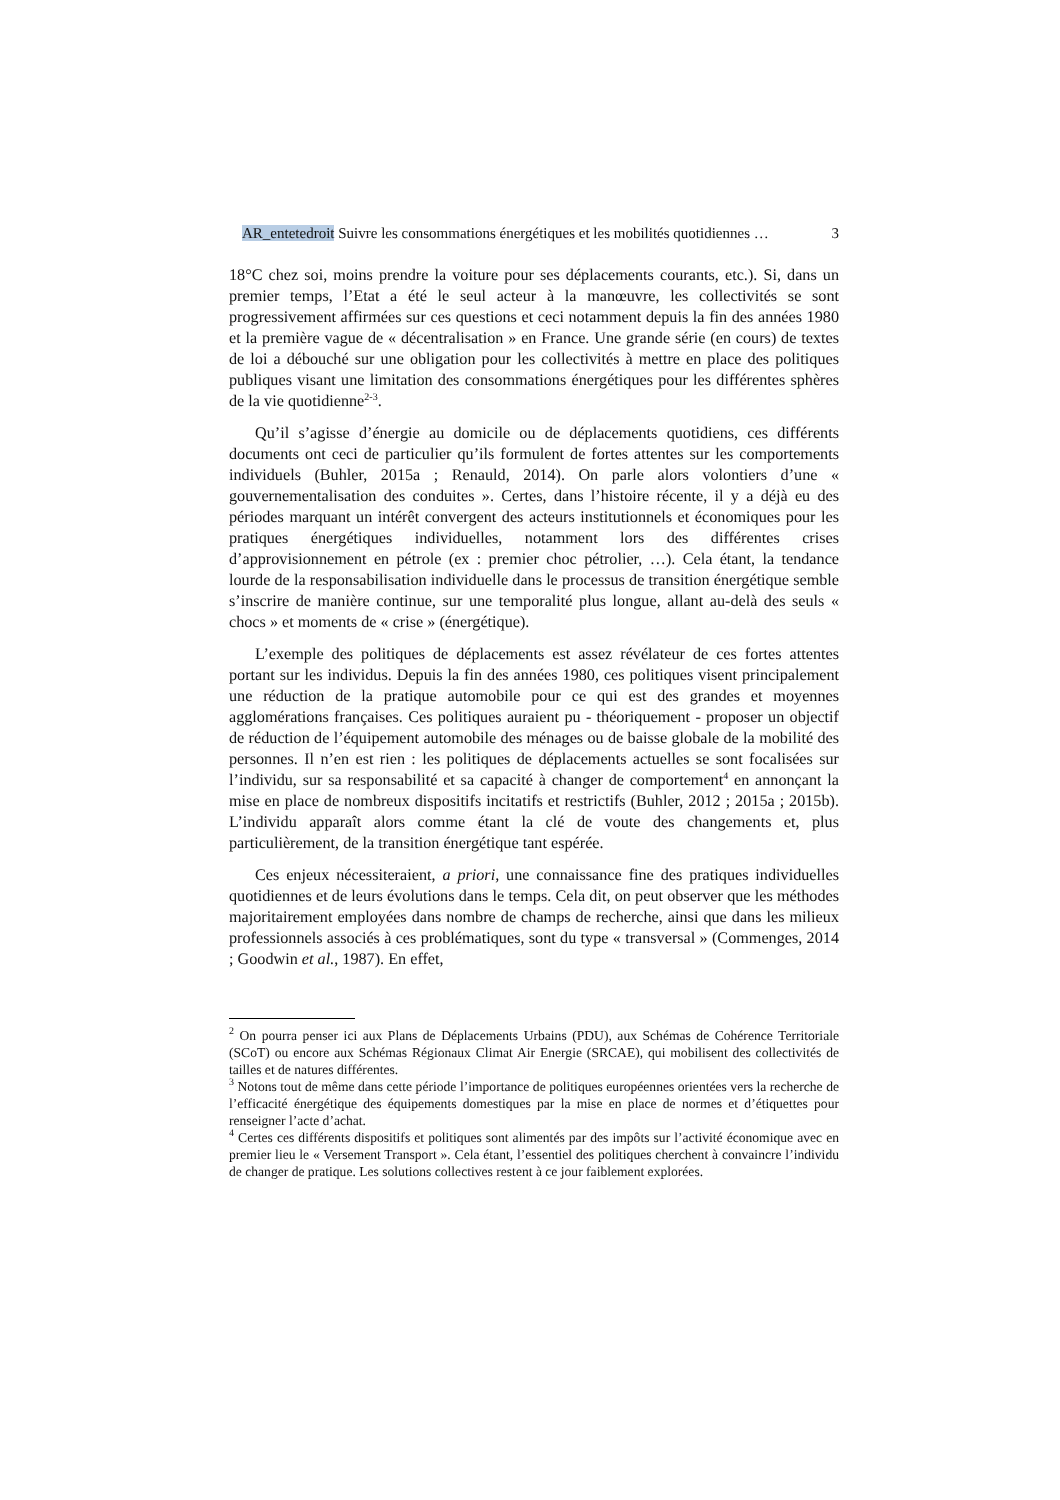AR_entetedroit Suivre les consommations énergétiques et les mobilités quotidiennes … 3
18°C chez soi, moins prendre la voiture pour ses déplacements courants, etc.). Si, dans un premier temps, l’Etat a été le seul acteur à la manœuvre, les collectivités se sont progressivement affirmées sur ces questions et ceci notamment depuis la fin des années 1980 et la première vague de « décentralisation » en France. Une grande série (en cours) de textes de loi a débouché sur une obligation pour les collectivités à mettre en place des politiques publiques visant une limitation des consommations énergétiques pour les différentes sphères de la vie quotidienne<sup>2-3</sup>.
Qu’il s’agisse d’énergie au domicile ou de déplacements quotidiens, ces différents documents ont ceci de particulier qu’ils formulent de fortes attentes sur les comportements individuels (Buhler, 2015a ; Renauld, 2014). On parle alors volontiers d’une « gouvernementalisation des conduites ». Certes, dans l’histoire récente, il y a déjà eu des périodes marquant un intérêt convergent des acteurs institutionnels et économiques pour les pratiques énergétiques individuelles, notamment lors des différentes crises d’approvisionnement en pétrole (ex : premier choc pétrolier, …). Cela étant, la tendance lourde de la responsabilisation individuelle dans le processus de transition énergétique semble s’inscrire de manière continue, sur une temporalité plus longue, allant au-delà des seuls « chocs » et moments de « crise » (énergétique).
L’exemple des politiques de déplacements est assez révélateur de ces fortes attentes portant sur les individus. Depuis la fin des années 1980, ces politiques visent principalement une réduction de la pratique automobile pour ce qui est des grandes et moyennes agglomérations françaises. Ces politiques auraient pu - théoriquement - proposer un objectif de réduction de l’équipement automobile des ménages ou de baisse globale de la mobilité des personnes. Il n’en est rien : les politiques de déplacements actuelles se sont focalisées sur l’individu, sur sa responsabilité et sa capacité à changer de comportement<sup>4</sup> en annonçant la mise en place de nombreux dispositifs incitatifs et restrictifs (Buhler, 2012 ; 2015a ; 2015b). L’individu apparaît alors comme étant la clé de voute des changements et, plus particulièrement, de la transition énergétique tant espérée.
Ces enjeux nécessiteraient, a priori, une connaissance fine des pratiques individuelles quotidiennes et de leurs évolutions dans le temps. Cela dit, on peut observer que les méthodes majoritairement employées dans nombre de champs de recherche, ainsi que dans les milieux professionnels associés à ces problématiques, sont du type « transversal » (Commenges, 2014 ; Goodwin et al., 1987). En effet,
<sup>2</sup> On pourra penser ici aux Plans de Déplacements Urbains (PDU), aux Schémas de Cohérence Territoriale (SCoT) ou encore aux Schémas Régionaux Climat Air Energie (SRCAE), qui mobilisent des collectivités de tailles et de natures différentes.
<sup>3</sup> Notons tout de même dans cette période l’importance de politiques européennes orientées vers la recherche de l’efficacité énergétique des équipements domestiques par la mise en place de normes et d’étiquettes pour renseigner l’acte d’achat.
<sup>4</sup> Certes ces différents dispositifs et politiques sont alimentés par des impôts sur l’activité économique avec en premier lieu le « Versement Transport ». Cela étant, l’essentiel des politiques cherchent à convaincre l’individu de changer de pratique. Les solutions collectives restent à ce jour faiblement explorées.